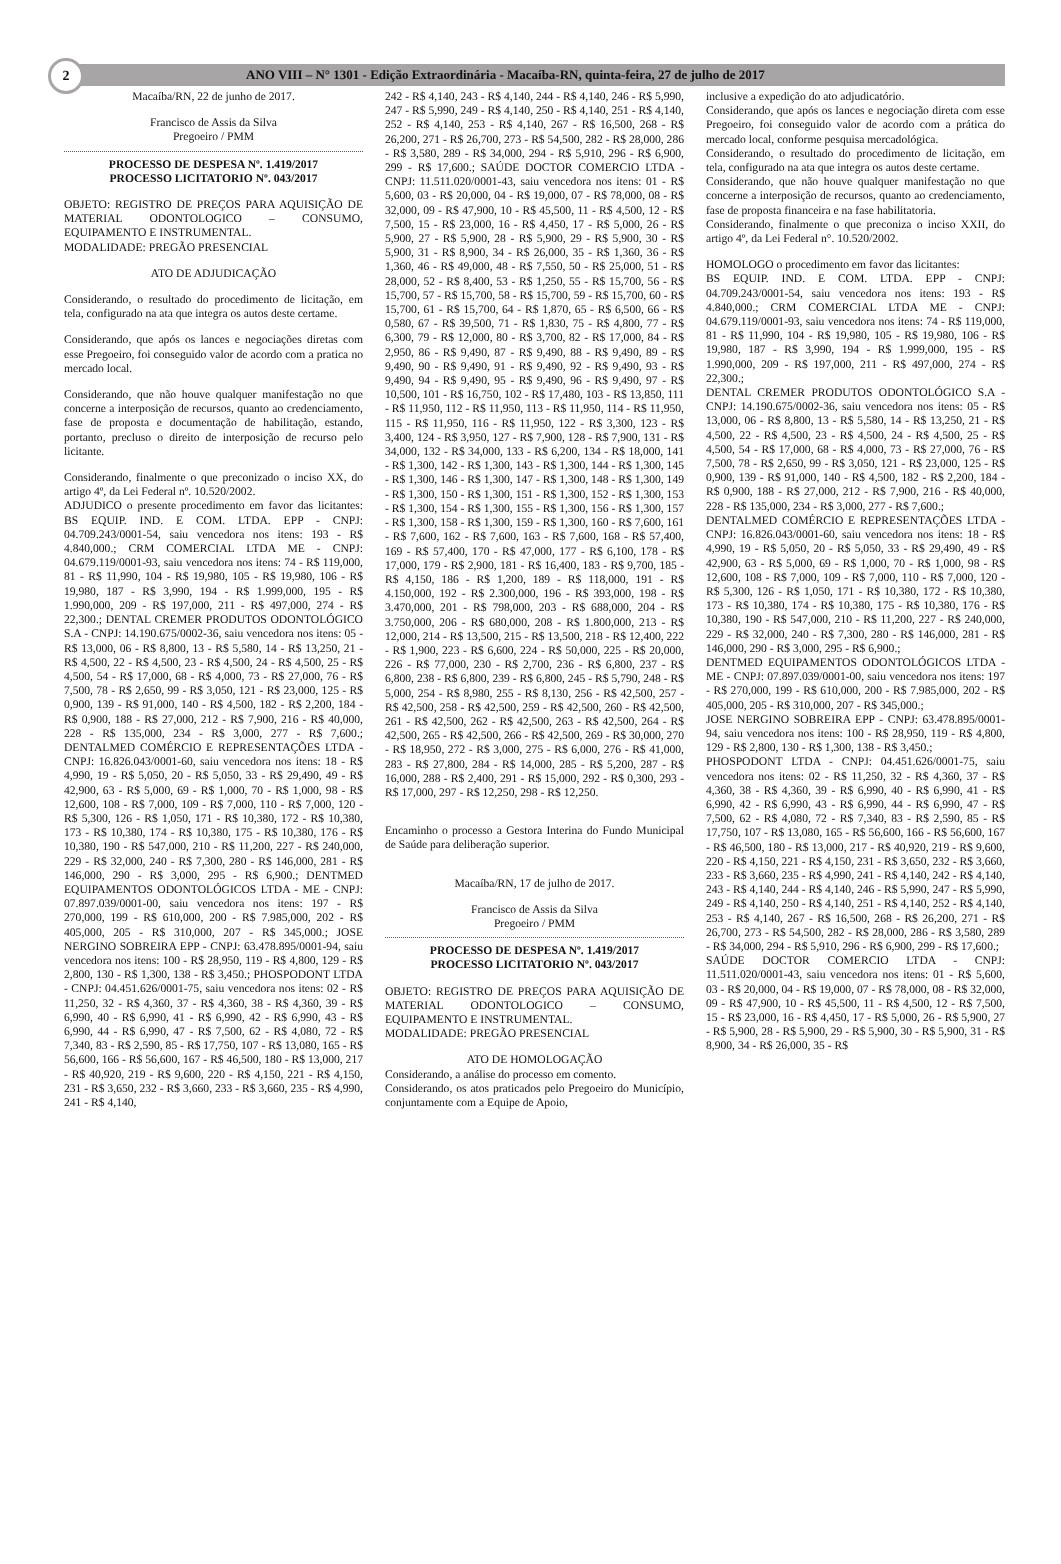2 ANO VIII – N° 1301 - Edição Extraordinária - Macaíba-RN, quinta-feira, 27 de julho de 2017
Macaíba/RN, 22 de junho de 2017.
Francisco de Assis da Silva
Pregoeiro / PMM
PROCESSO DE DESPESA Nº. 1.419/2017
PROCESSO LICITATORIO Nº. 043/2017
OBJETO: REGISTRO DE PREÇOS PARA AQUISIÇÃO DE MATERIAL ODONTOLOGICO – CONSUMO, EQUIPAMENTO E INSTRUMENTAL.
MODALIDADE: PREGÃO PRESENCIAL
ATO DE ADJUDICAÇÃO
Considerando, o resultado do procedimento de licitação, em tela, configurado na ata que integra os autos deste certame.
Considerando, que após os lances e negociações diretas com esse Pregoeiro, foi conseguido valor de acordo com a pratica no mercado local.
Considerando, que não houve qualquer manifestação no que concerne a interposição de recursos, quanto ao credenciamento, fase de proposta e documentação de habilitação, estando, portanto, precluso o direito de interposição de recurso pelo licitante.
Considerando, finalmente o que preconizado o inciso XX, do artigo 4º, da Lei Federal nº. 10.520/2002.
ADJUDICO o presente procedimento em favor das licitantes: BS EQUIP. IND. E COM. LTDA. EPP - CNPJ: 04.709.243/0001-54, saiu vencedora nos itens: 193 - R$ 4.840,000.; CRM COMERCIAL LTDA ME - CNPJ: 04.679.119/0001-93, saiu vencedora nos itens: 74 - R$ 119,000, 81 - R$ 11,990, 104 - R$ 19,980, 105 - R$ 19,980, 106 - R$ 19,980, 187 - R$ 3,990, 194 - R$ 1.999,000, 195 - R$ 1.990,000, 209 - R$ 197,000, 211 - R$ 497,000, 274 - R$ 22,300.; DENTAL CREMER PRODUTOS ODONTOLÓGICO S.A - CNPJ: 14.190.675/0002-36, saiu vencedora nos itens: 05 - R$ 13,000, 06 - R$ 8,800, 13 - R$ 5,580, 14 - R$ 13,250, 21 - R$ 4,500, 22 - R$ 4,500, 23 - R$ 4,500, 24 - R$ 4,500, 25 - R$ 4,500, 54 - R$ 17,000, 68 - R$ 4,000, 73 - R$ 27,000, 76 - R$ 7,500, 78 - R$ 2,650, 99 - R$ 3,050, 121 - R$ 23,000, 125 - R$ 0,900, 139 - R$ 91,000, 140 - R$ 4,500, 182 - R$ 2,200, 184 - R$ 0,900, 188 - R$ 27,000, 212 - R$ 7,900, 216 - R$ 40,000, 228 - R$ 135,000, 234 - R$ 3,000, 277 - R$ 7,600.; DENTALMED COMÉRCIO E REPRESENTAÇÕES LTDA - CNPJ: 16.826.043/0001-60, saiu vencedora nos itens: 18 - R$ 4,990, 19 - R$ 5,050, 20 - R$ 5,050, 33 - R$ 29,490, 49 - R$ 42,900, 63 - R$ 5,000, 69 - R$ 1,000, 70 - R$ 1,000, 98 - R$ 12,600, 108 - R$ 7,000, 109 - R$ 7,000, 110 - R$ 7,000, 120 - R$ 5,300, 126 - R$ 1,050, 171 - R$ 10,380, 172 - R$ 10,380, 173 - R$ 10,380, 174 - R$ 10,380, 175 - R$ 10,380, 176 - R$ 10,380, 190 - R$ 547,000, 210 - R$ 11,200, 227 - R$ 240,000, 229 - R$ 32,000, 240 - R$ 7,300, 280 - R$ 146,000, 281 - R$ 146,000, 290 - R$ 3,000, 295 - R$ 6,900.; DENTMED EQUIPAMENTOS ODONTOLÓGICOS LTDA - ME - CNPJ: 07.897.039/0001-00, saiu vencedora nos itens: 197 - R$ 270,000, 199 - R$ 610,000, 200 - R$ 7.985,000, 202 - R$ 405,000, 205 - R$ 310,000, 207 - R$ 345,000.; JOSE NERGINO SOBREIRA EPP - CNPJ: 63.478.895/0001-94, saiu vencedora nos itens: 100 - R$ 28,950, 119 - R$ 4,800, 129 - R$ 2,800, 130 - R$ 1,300, 138 - R$ 3,450.; PHOSPODONT LTDA - CNPJ: 04.451.626/0001-75, saiu vencedora nos itens: 02 - R$ 11,250, 32 - R$ 4,360, 37 - R$ 4,360, 38 - R$ 4,360, 39 - R$ 6,990, 40 - R$ 6,990, 41 - R$ 6,990, 42 - R$ 6,990, 43 - R$ 6,990, 44 - R$ 6,990, 47 - R$ 7,500, 62 - R$ 4,080, 72 - R$ 7,340, 83 - R$ 2,590, 85 - R$ 17,750, 107 - R$ 13,080, 165 - R$ 56,600, 166 - R$ 56,600, 167 - R$ 46,500, 180 - R$ 13,000, 217 - R$ 40,920, 219 - R$ 9,600, 220 - R$ 4,150, 221 - R$ 4,150, 231 - R$ 3,650, 232 - R$ 3,660, 233 - R$ 3,660, 235 - R$ 4,990, 241 - R$ 4,140,
242 - R$ 4,140, 243 - R$ 4,140, 244 - R$ 4,140, 246 - R$ 5,990, 247 - R$ 5,990, 249 - R$ 4,140, 250 - R$ 4,140, 251 - R$ 4,140, 252 - R$ 4,140, 253 - R$ 4,140, 267 - R$ 16,500, 268 - R$ 26,200, 271 - R$ 26,700, 273 - R$ 54,500, 282 - R$ 28,000, 286 - R$ 3,580, 289 - R$ 34,000, 294 - R$ 5,910, 296 - R$ 6,900, 299 - R$ 17,600.; SAÚDE DOCTOR COMERCIO LTDA - CNPJ: 11.511.020/0001-43, saiu vencedora nos itens: 01 - R$ 5,600, 03 - R$ 20,000, 04 - R$ 19,000, 07 - R$ 78,000, 08 - R$ 32,000, 09 - R$ 47,900, 10 - R$ 45,500, 11 - R$ 4,500, 12 - R$ 7,500, 15 - R$ 23,000, 16 - R$ 4,450, 17 - R$ 5,000, 26 - R$ 5,900, 27 - R$ 5,900, 28 - R$ 5,900, 29 - R$ 5,900, 30 - R$ 5,900, 31 - R$ 8,900, 34 - R$ 26,000, 35 - R$ 1,360, 36 - R$ 1,360, 46 - R$ 49,000, 48 - R$ 7,550, 50 - R$ 25,000, 51 - R$ 28,000, 52 - R$ 8,400, 53 - R$ 1,250, 55 - R$ 15,700, 56 - R$ 15,700, 57 - R$ 15,700, 58 - R$ 15,700, 59 - R$ 15,700, 60 - R$ 15,700, 61 - R$ 15,700, 64 - R$ 1,870, 65 - R$ 6,500, 66 - R$ 0,580, 67 - R$ 39,500, 71 - R$ 1,830, 75 - R$ 4,800, 77 - R$ 6,300, 79 - R$ 12,000, 80 - R$ 3,700, 82 - R$ 17,000, 84 - R$ 2,950, 86 - R$ 9,490, 87 - R$ 9,490, 88 - R$ 9,490, 89 - R$ 9,490, 90 - R$ 9,490, 91 - R$ 9,490, 92 - R$ 9,490, 93 - R$ 9,490, 94 - R$ 9,490, 95 - R$ 9,490, 96 - R$ 9,490, 97 - R$ 10,500, 101 - R$ 16,750, 102 - R$ 17,480, 103 - R$ 13,850, 111 - R$ 11,950, 112 - R$ 11,950, 113 - R$ 11,950, 114 - R$ 11,950, 115 - R$ 11,950, 116 - R$ 11,950, 122 - R$ 3,300, 123 - R$ 3,400, 124 - R$ 3,950, 127 - R$ 7,900, 128 - R$ 7,900, 131 - R$ 34,000, 132 - R$ 34,000, 133 - R$ 6,200, 134 - R$ 18,000, 141 - R$ 1,300, 142 - R$ 1,300, 143 - R$ 1,300, 144 - R$ 1,300, 145 - R$ 1,300, 146 - R$ 1,300, 147 - R$ 1,300, 148 - R$ 1,300, 149 - R$ 1,300, 150 - R$ 1,300, 151 - R$ 1,300, 152 - R$ 1,300, 153 - R$ 1,300, 154 - R$ 1,300, 155 - R$ 1,300, 156 - R$ 1,300, 157 - R$ 1,300, 158 - R$ 1,300, 159 - R$ 1,300, 160 - R$ 7,600, 161 - R$ 7,600, 162 - R$ 7,600, 163 - R$ 7,600, 168 - R$ 57,400, 169 - R$ 57,400, 170 - R$ 47,000, 177 - R$ 6,100, 178 - R$ 17,000, 179 - R$ 2,900, 181 - R$ 16,400, 183 - R$ 9,700, 185 - R$ 4,150, 186 - R$ 1,200, 189 - R$ 118,000, 191 - R$ 4.150,000, 192 - R$ 2.300,000, 196 - R$ 393,000, 198 - R$ 3.470,000, 201 - R$ 798,000, 203 - R$ 688,000, 204 - R$ 3.750,000, 206 - R$ 680,000, 208 - R$ 1.800,000, 213 - R$ 12,000, 214 - R$ 13,500, 215 - R$ 13,500, 218 - R$ 12,400, 222 - R$ 1,900, 223 - R$ 6,600, 224 - R$ 50,000, 225 - R$ 20,000, 226 - R$ 77,000, 230 - R$ 2,700, 236 - R$ 6,800, 237 - R$ 6,800, 238 - R$ 6,800, 239 - R$ 6,800, 245 - R$ 5,790, 248 - R$ 5,000, 254 - R$ 8,980, 255 - R$ 8,130, 256 - R$ 42,500, 257 - R$ 42,500, 258 - R$ 42,500, 259 - R$ 42,500, 260 - R$ 42,500, 261 - R$ 42,500, 262 - R$ 42,500, 263 - R$ 42,500, 264 - R$ 42,500, 265 - R$ 42,500, 266 - R$ 42,500, 269 - R$ 30,000, 270 - R$ 18,950, 272 - R$ 3,000, 275 - R$ 6,000, 276 - R$ 41,000, 283 - R$ 27,800, 284 - R$ 14,000, 285 - R$ 5,200, 287 - R$ 16,000, 288 - R$ 2,400, 291 - R$ 15,000, 292 - R$ 0,300, 293 - R$ 17,000, 297 - R$ 12,250, 298 - R$ 12,250.
Encaminho o processo a Gestora Interina do Fundo Municipal de Saúde para deliberação superior.
Macaíba/RN, 17 de julho de 2017.
Francisco de Assis da Silva
Pregoeiro / PMM
PROCESSO DE DESPESA Nº. 1.419/2017
PROCESSO LICITATORIO Nº. 043/2017
OBJETO: REGISTRO DE PREÇOS PARA AQUISIÇÃO DE MATERIAL ODONTOLOGICO – CONSUMO, EQUIPAMENTO E INSTRUMENTAL.
MODALIDADE: PREGÃO PRESENCIAL
ATO DE HOMOLOGAÇÃO
Considerando, a análise do processo em comento.
Considerando, os atos praticados pelo Pregoeiro do Município, conjuntamente com a Equipe de Apoio,
inclusive a expedição do ato adjudicatório.
Considerando, que após os lances e negociação direta com esse Pregoeiro, foi conseguido valor de acordo com a prática do mercado local, conforme pesquisa mercadológica.
Considerando, o resultado do procedimento de licitação, em tela, configurado na ata que integra os autos deste certame.
Considerando, que não houve qualquer manifestação no que concerne a interposição de recursos, quanto ao credenciamento, fase de proposta financeira e na fase habilitatoria.
Considerando, finalmente o que preconiza o inciso XXII, do artigo 4º, da Lei Federal n°. 10.520/2002.
HOMOLOGO o procedimento em favor das licitantes:
BS EQUIP. IND. E COM. LTDA. EPP - CNPJ: 04.709.243/0001-54, saiu vencedora nos itens: 193 - R$ 4.840,000.; CRM COMERCIAL LTDA ME - CNPJ: 04.679.119/0001-93, saiu vencedora nos itens: 74 - R$ 119,000, 81 - R$ 11,990, 104 - R$ 19,980, 105 - R$ 19,980, 106 - R$ 19,980, 187 - R$ 3,990, 194 - R$ 1.999,000, 195 - R$ 1.990,000, 209 - R$ 197,000, 211 - R$ 497,000, 274 - R$ 22,300.;
DENTAL CREMER PRODUTOS ODONTOLÓGICO S.A - CNPJ: 14.190.675/0002-36, saiu vencedora nos itens: 05 - R$ 13,000, 06 - R$ 8,800, 13 - R$ 5,580, 14 - R$ 13,250, 21 - R$ 4,500, 22 - R$ 4,500, 23 - R$ 4,500, 24 - R$ 4,500, 25 - R$ 4,500, 54 - R$ 17,000, 68 - R$ 4,000, 73 - R$ 27,000, 76 - R$ 7,500, 78 - R$ 2,650, 99 - R$ 3,050, 121 - R$ 23,000, 125 - R$ 0,900, 139 - R$ 91,000, 140 - R$ 4,500, 182 - R$ 2,200, 184 - R$ 0,900, 188 - R$ 27,000, 212 - R$ 7,900, 216 - R$ 40,000, 228 - R$ 135,000, 234 - R$ 3,000, 277 - R$ 7,600.;
DENTALMED COMÉRCIO E REPRESENTAÇÕES LTDA - CNPJ: 16.826.043/0001-60, saiu vencedora nos itens: 18 - R$ 4,990, 19 - R$ 5,050, 20 - R$ 5,050, 33 - R$ 29,490, 49 - R$ 42,900, 63 - R$ 5,000, 69 - R$ 1,000, 70 - R$ 1,000, 98 - R$ 12,600, 108 - R$ 7,000, 109 - R$ 7,000, 110 - R$ 7,000, 120 - R$ 5,300, 126 - R$ 1,050, 171 - R$ 10,380, 172 - R$ 10,380, 173 - R$ 10,380, 174 - R$ 10,380, 175 - R$ 10,380, 176 - R$ 10,380, 190 - R$ 547,000, 210 - R$ 11,200, 227 - R$ 240,000, 229 - R$ 32,000, 240 - R$ 7,300, 280 - R$ 146,000, 281 - R$ 146,000, 290 - R$ 3,000, 295 - R$ 6,900.;
DENTMED EQUIPAMENTOS ODONTOLÓGICOS LTDA - ME - CNPJ: 07.897.039/0001-00, saiu vencedora nos itens: 197 - R$ 270,000, 199 - R$ 610,000, 200 - R$ 7.985,000, 202 - R$ 405,000, 205 - R$ 310,000, 207 - R$ 345,000.;
JOSE NERGINO SOBREIRA EPP - CNPJ: 63.478.895/0001-94, saiu vencedora nos itens: 100 - R$ 28,950, 119 - R$ 4,800, 129 - R$ 2,800, 130 - R$ 1,300, 138 - R$ 3,450.;
PHOSPODONT LTDA - CNPJ: 04.451.626/0001-75, saiu vencedora nos itens: 02 - R$ 11,250, 32 - R$ 4,360, 37 - R$ 4,360, 38 - R$ 4,360, 39 - R$ 6,990, 40 - R$ 6,990, 41 - R$ 6,990, 42 - R$ 6,990, 43 - R$ 6,990, 44 - R$ 6,990, 47 - R$ 7,500, 62 - R$ 4,080, 72 - R$ 7,340, 83 - R$ 2,590, 85 - R$ 17,750, 107 - R$ 13,080, 165 - R$ 56,600, 166 - R$ 56,600, 167 - R$ 46,500, 180 - R$ 13,000, 217 - R$ 40,920, 219 - R$ 9,600, 220 - R$ 4,150, 221 - R$ 4,150, 231 - R$ 3,650, 232 - R$ 3,660, 233 - R$ 3,660, 235 - R$ 4,990, 241 - R$ 4,140, 242 - R$ 4,140, 243 - R$ 4,140, 244 - R$ 4,140, 246 - R$ 5,990, 247 - R$ 5,990, 249 - R$ 4,140, 250 - R$ 4,140, 251 - R$ 4,140, 252 - R$ 4,140, 253 - R$ 4,140, 267 - R$ 16,500, 268 - R$ 26,200, 271 - R$ 26,700, 273 - R$ 54,500, 282 - R$ 28,000, 286 - R$ 3,580, 289 - R$ 34,000, 294 - R$ 5,910, 296 - R$ 6,900, 299 - R$ 17,600.;
SAÚDE DOCTOR COMERCIO LTDA - CNPJ: 11.511.020/0001-43, saiu vencedora nos itens: 01 - R$ 5,600, 03 - R$ 20,000, 04 - R$ 19,000, 07 - R$ 78,000, 08 - R$ 32,000, 09 - R$ 47,900, 10 - R$ 45,500, 11 - R$ 4,500, 12 - R$ 7,500, 15 - R$ 23,000, 16 - R$ 4,450, 17 - R$ 5,000, 26 - R$ 5,900, 27 - R$ 5,900, 28 - R$ 5,900, 29 - R$ 5,900, 30 - R$ 5,900, 31 - R$ 8,900, 34 - R$ 26,000, 35 - R$